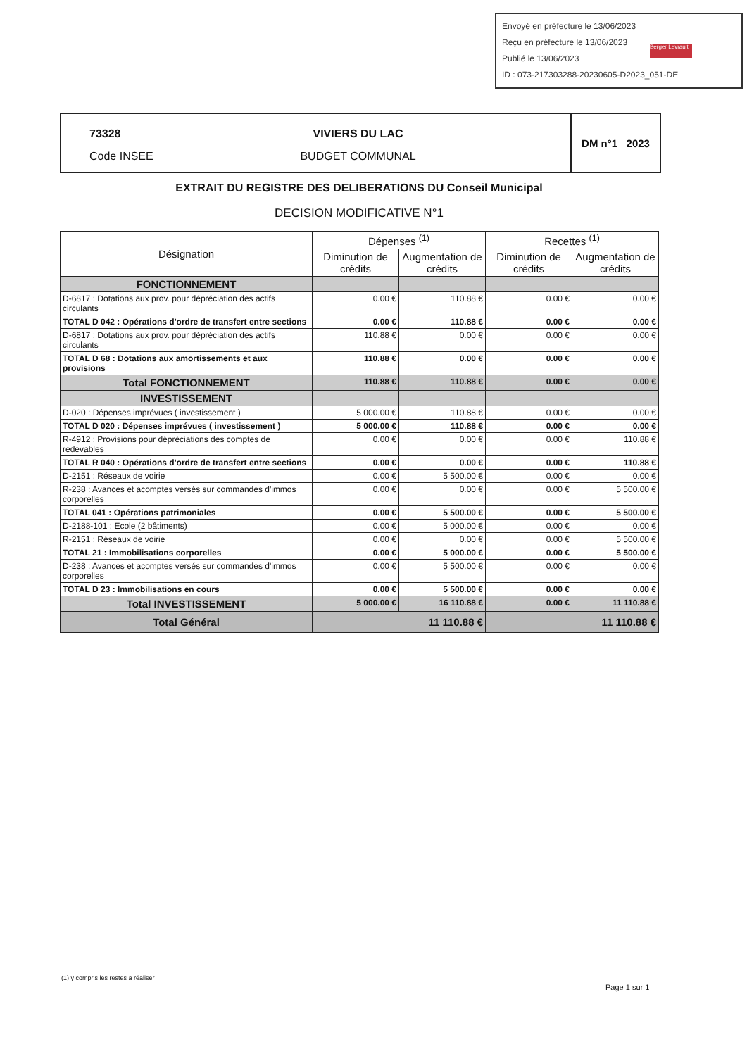Envoyé en préfecture le 13/06/2023
Reçu en préfecture le 13/06/2023
Publié le 13/06/2023
ID : 073-217303288-20230605-D2023_051-DE
Berger Levrault
73328
Code INSEE
VIVIERS DU LAC
BUDGET COMMUNAL
DM n°1 2023
EXTRAIT DU REGISTRE DES DELIBERATIONS DU Conseil Municipal
DECISION MODIFICATIVE N°1
| Désignation | Dépenses <sup>(1)</sup> | | Recettes <sup>(1)</sup> | |
| --- | --- | --- | --- | --- |
| | Diminution de crédits | Augmentation de crédits | Diminution de crédits | Augmentation de crédits |
| FONCTIONNEMENT | | | | |
| D-6817 : Dotations aux prov. pour dépréciation des actifs circulants | 0.00 € | 110.88 € | 0.00 € | 0.00 € |
| TOTAL D 042 : Opérations d'ordre de transfert entre sections | 0.00 € | 110.88 € | 0.00 € | 0.00 € |
| D-6817 : Dotations aux prov. pour dépréciation des actifs circulants | 110.88 € | 0.00 € | 0.00 € | 0.00 € |
| TOTAL D 68 : Dotations aux amortissements et aux provisions | 110.88 € | 0.00 € | 0.00 € | 0.00 € |
| Total FONCTIONNEMENT | 110.88 € | 110.88 € | 0.00 € | 0.00 € |
| INVESTISSEMENT | | | | |
| D-020 : Dépenses imprévues ( investissement ) | 5 000.00 € | 110.88 € | 0.00 € | 0.00 € |
| TOTAL D 020 : Dépenses imprévues ( investissement ) | 5 000.00 € | 110.88 € | 0.00 € | 0.00 € |
| R-4912 : Provisions pour dépréciations des comptes de redevables | 0.00 € | 0.00 € | 0.00 € | 110.88 € |
| TOTAL R 040 : Opérations d'ordre de transfert entre sections | 0.00 € | 0.00 € | 0.00 € | 110.88 € |
| D-2151 : Réseaux de voirie | 0.00 € | 5 500.00 € | 0.00 € | 0.00 € |
| R-238 : Avances et acomptes versés sur commandes d'immos corporelles | 0.00 € | 0.00 € | 0.00 € | 5 500.00 € |
| TOTAL 041 : Opérations patrimoniales | 0.00 € | 5 500.00 € | 0.00 € | 5 500.00 € |
| D-2188-101 : Ecole (2 bâtiments) | 0.00 € | 5 000.00 € | 0.00 € | 0.00 € |
| R-2151 : Réseaux de voirie | 0.00 € | 0.00 € | 0.00 € | 5 500.00 € |
| TOTAL 21 : Immobilisations corporelles | 0.00 € | 5 000.00 € | 0.00 € | 5 500.00 € |
| D-238 : Avances et acomptes versés sur commandes d'immos corporelles | 0.00 € | 5 500.00 € | 0.00 € | 0.00 € |
| TOTAL D 23 : Immobilisations en cours | 0.00 € | 5 500.00 € | 0.00 € | 0.00 € |
| Total INVESTISSEMENT | 5 000.00 € | 16 110.88 € | 0.00 € | 11 110.88 € |
| Total Général | 11 110.88 € | | 11 110.88 € | |
(1) y compris les restes à réaliser
Page 1 sur 1